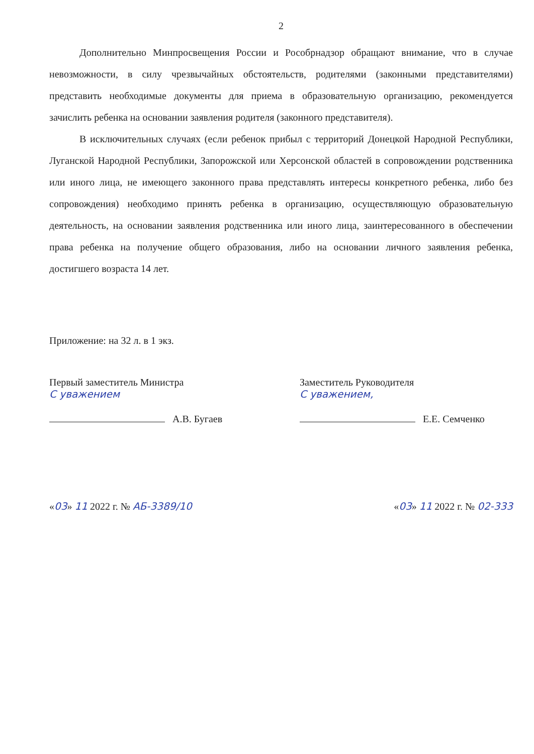2
Дополнительно Минпросвещения России и Рособрнадзор обращают внимание, что в случае невозможности, в силу чрезвычайных обстоятельств, родителями (законными представителями) представить необходимые документы для приема в образовательную организацию, рекомендуется зачислить ребенка на основании заявления родителя (законного представителя).
В исключительных случаях (если ребенок прибыл с территорий Донецкой Народной Республики, Луганской Народной Республики, Запорожской или Херсонской областей в сопровождении родственника или иного лица, не имеющего законного права представлять интересы конкретного ребенка, либо без сопровождения) необходимо принять ребенка в организацию, осуществляющую образовательную деятельность, на основании заявления родственника или иного лица, заинтересованного в обеспечении права ребенка на получение общего образования, либо на основании личного заявления ребенка, достигшего возраста 14 лет.
Приложение: на 32 л. в 1 экз.
Первый заместитель Министра
С уважением
А.В. Бугаев
Заместитель Руководителя
С уважением,
Е.Е. Семченко
«03» 11 2022 г. № АБ-3389/10 «03» 11 2022 г. № 02-333